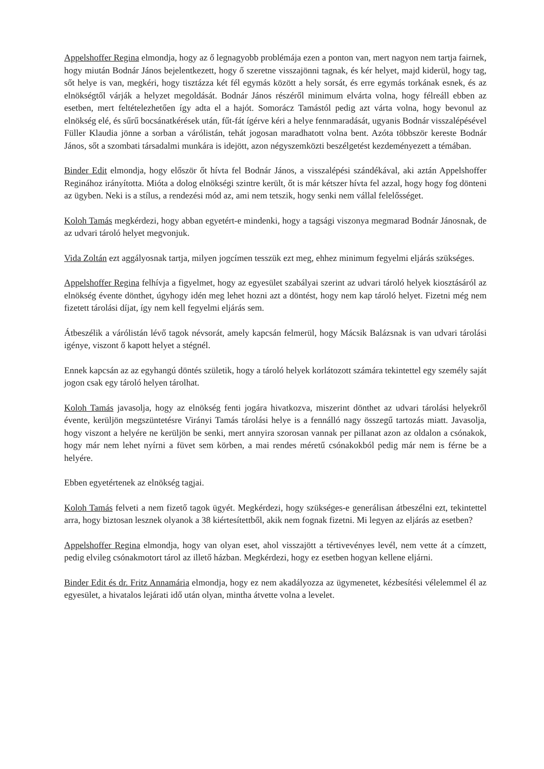Appelshoffer Regina elmondja, hogy az ő legnagyobb problémája ezen a ponton van, mert nagyon nem tartja fairnek, hogy miután Bodnár János bejelentkezett, hogy ő szeretne visszajönni tagnak, és kér helyet, majd kiderül, hogy tag, sőt helye is van, megkéri, hogy tisztázza két fél egymás között a hely sorsát, és erre egymás torkának esnek, és az elnökségtől várják a helyzet megoldását. Bodnár János részéről minimum elvárta volna, hogy félreáll ebben az esetben, mert feltételezhetően így adta el a hajót. Somorácz Tamástól pedig azt várta volna, hogy bevonul az elnökség elé, és sűrű bocsánatkérések után, fűt-fát ígérve kéri a helye fennmaradását, ugyanis Bodnár visszalépésével Füller Klaudia jönne a sorban a várólistán, tehát jogosan maradhatott volna bent. Azóta többször kereste Bodnár János, sőt a szombati társadalmi munkára is idejött, azon négyszemközti beszélgetést kezdeményezett a témában.
Binder Edit elmondja, hogy először őt hívta fel Bodnár János, a visszalépési szándékával, aki aztán Appelshoffer Reginához irányította. Mióta a dolog elnökségi szintre került, őt is már kétszer hívta fel azzal, hogy hogy fog dönteni az ügyben. Neki is a stílus, a rendezési mód az, ami nem tetszik, hogy senki nem vállal felelősséget.
Koloh Tamás megkérdezi, hogy abban egyetért-e mindenki, hogy a tagsági viszonya megmarad Bodnár Jánosnak, de az udvari tároló helyet megvonjuk.
Vida Zoltán ezt aggályosnak tartja, milyen jogcímen tesszük ezt meg, ehhez minimum fegyelmi eljárás szükséges.
Appelshoffer Regina felhívja a figyelmet, hogy az egyesület szabályai szerint az udvari tároló helyek kiosztásáról az elnökség évente dönthet, úgyhogy idén meg lehet hozni azt a döntést, hogy nem kap tároló helyet. Fizetni még nem fizetett tárolási díjat, így nem kell fegyelmi eljárás sem.
Átbeszélik a várólistán lévő tagok névsorát, amely kapcsán felmerül, hogy Mácsik Balázsnak is van udvari tárolási igénye, viszont ő kapott helyet a stégnél.
Ennek kapcsán az az egyhangú döntés születik, hogy a tároló helyek korlátozott számára tekintettel egy személy saját jogon csak egy tároló helyen tárolhat.
Koloh Tamás javasolja, hogy az elnökség fenti jogára hivatkozva, miszerint dönthet az udvari tárolási helyekről évente, kerüljön megszüntetésre Virányi Tamás tárolási helye is a fennálló nagy összegű tartozás miatt. Javasolja, hogy viszont a helyére ne kerüljön be senki, mert annyira szorosan vannak per pillanat azon az oldalon a csónakok, hogy már nem lehet nyírni a füvet sem körben, a mai rendes méretű csónakokból pedig már nem is férne be a helyére.
Ebben egyetértenek az elnökség tagjai.
Koloh Tamás felveti a nem fizető tagok ügyét. Megkérdezi, hogy szükséges-e generálisan átbeszélni ezt, tekintettel arra, hogy biztosan lesznek olyanok a 38 kiértesítettből, akik nem fognak fizetni. Mi legyen az eljárás az esetben?
Appelshoffer Regina elmondja, hogy van olyan eset, ahol visszajött a tértivevényes levél, nem vette át a címzett, pedig elvileg csónakmotort tárol az illető házban. Megkérdezi, hogy ez esetben hogyan kellene eljárni.
Binder Edit és dr. Fritz Annamária elmondja, hogy ez nem akadályozza az ügymenetet, kézbesítési vélelemmel él az egyesület, a hivatalos lejárati idő után olyan, mintha átvette volna a levelet.